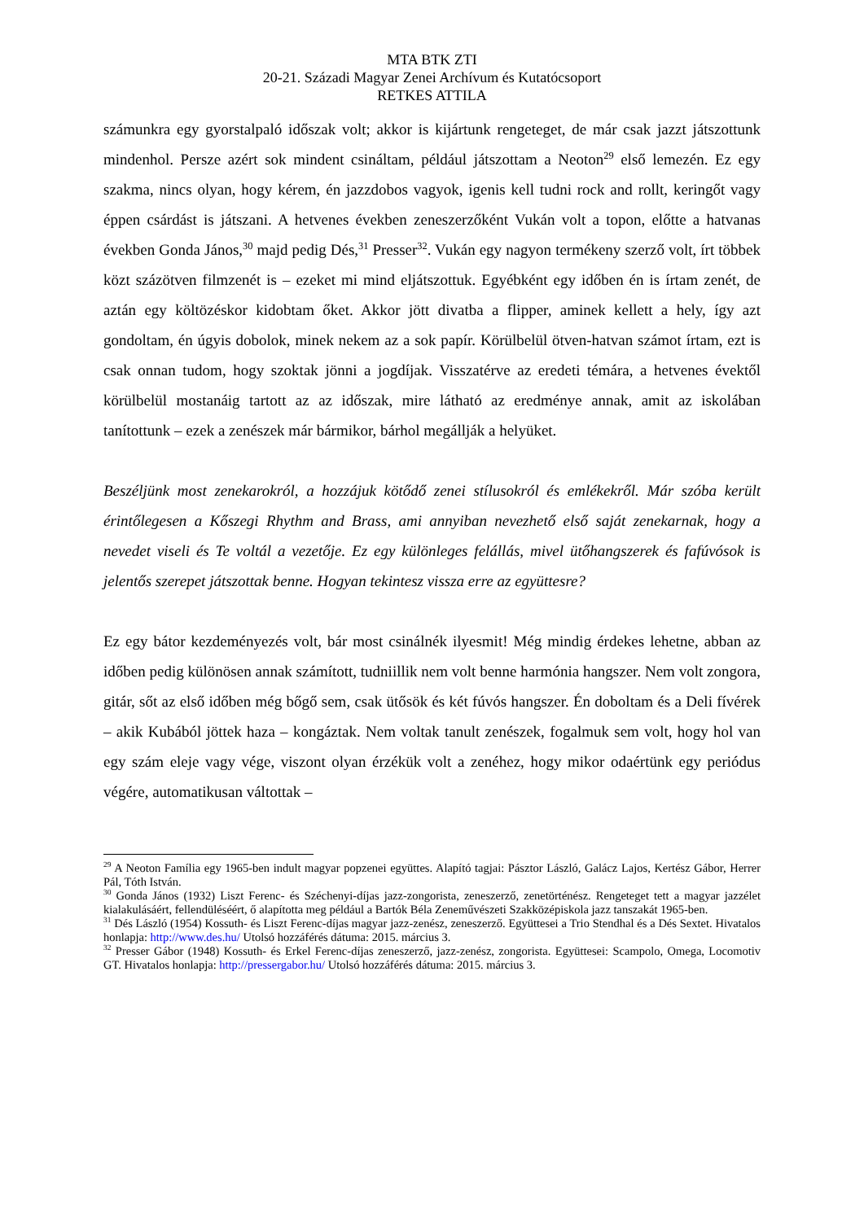MTA BTK ZTI
20-21. Századi Magyar Zenei Archívum és Kutatócsoport
RETKES ATTILA
számunkra egy gyorstalpaló időszak volt; akkor is kijártunk rengeteget, de már csak jazzt játszottunk mindenhol. Persze azért sok mindent csináltam, például játszottam a Neoton<sup>29</sup> első lemezén. Ez egy szakma, nincs olyan, hogy kérem, én jazzdobos vagyok, igenis kell tudni rock and rollt, keringőt vagy éppen csárdást is játszani. A hetvenes években zeneszerzőként Vukán volt a topon, előtte a hatvanas években Gonda János,<sup>30</sup> majd pedig Dés,<sup>31</sup> Presser<sup>32</sup>. Vukán egy nagyon termékeny szerző volt, írt többek közt százötven filmzenét is – ezeket mi mind eljátszottuk. Egyébként egy időben én is írtam zenét, de aztán egy költözéskor kidobtam őket. Akkor jött divatba a flipper, aminek kellett a hely, így azt gondoltam, én úgyis dobolok, minek nekem az a sok papír. Körülbelül ötven-hatvan számot írtam, ezt is csak onnan tudom, hogy szoktak jönni a jogdíjak. Visszatérve az eredeti témára, a hetvenes évektől körülbelül mostanáig tartott az az időszak, mire látható az eredménye annak, amit az iskolában tanítottunk – ezek a zenészek már bármikor, bárhol megállják a helyüket.
Beszéljünk most zenekarokról, a hozzájuk kötődő zenei stílusokról és emlékekről. Már szóba került érintőlegesen a Kőszegi Rhythm and Brass, ami annyiban nevezhető első saját zenekarnak, hogy a nevedet viseli és Te voltál a vezetője. Ez egy különleges felállás, mivel ütőhangszerek és fafúvósok is jelentős szerepet játszottak benne. Hogyan tekintesz vissza erre az együttesre?
Ez egy bátor kezdeményezés volt, bár most csinálnék ilyesmit! Még mindig érdekes lehetne, abban az időben pedig különösen annak számított, tudniillik nem volt benne harmónia hangszer. Nem volt zongora, gitár, sőt az első időben még bőgő sem, csak ütősök és két fúvós hangszer. Én doboltam és a Deli fívérek – akik Kubából jöttek haza – kongáztak. Nem voltak tanult zenészek, fogalmuk sem volt, hogy hol van egy szám eleje vagy vége, viszont olyan érzékük volt a zenéhez, hogy mikor odaértünk egy periódus végére, automatikusan váltottak –
<sup>29</sup> A Neoton Família egy 1965-ben indult magyar popzenei együttes. Alapító tagjai: Pásztor László, Galácz Lajos, Kertész Gábor, Herrer Pál, Tóth István.
<sup>30</sup> Gonda János (1932) Liszt Ferenc- és Széchenyi-díjas jazz-zongorista, zeneszerző, zenetörténész. Rengeteget tett a magyar jazzélet kialakulásáért, fellendüléséért, ő alapította meg például a Bartók Béla Zeneművészeti Szakközépiskola jazz tanszakát 1965-ben.
<sup>31</sup> Dés László (1954) Kossuth- és Liszt Ferenc-díjas magyar jazz-zenész, zeneszerző. Együttesei a Trio Stendhal és a Dés Sextet. Hivatalos honlapja: http://www.des.hu/ Utolsó hozzáférés dátuma: 2015. március 3.
<sup>32</sup> Presser Gábor (1948) Kossuth- és Erkel Ferenc-díjas zeneszerző, jazz-zenész, zongorista. Együttesei: Scampolo, Omega, Locomotiv GT. Hivatalos honlapja: http://pressergabor.hu/ Utolsó hozzáférés dátuma: 2015. március 3.